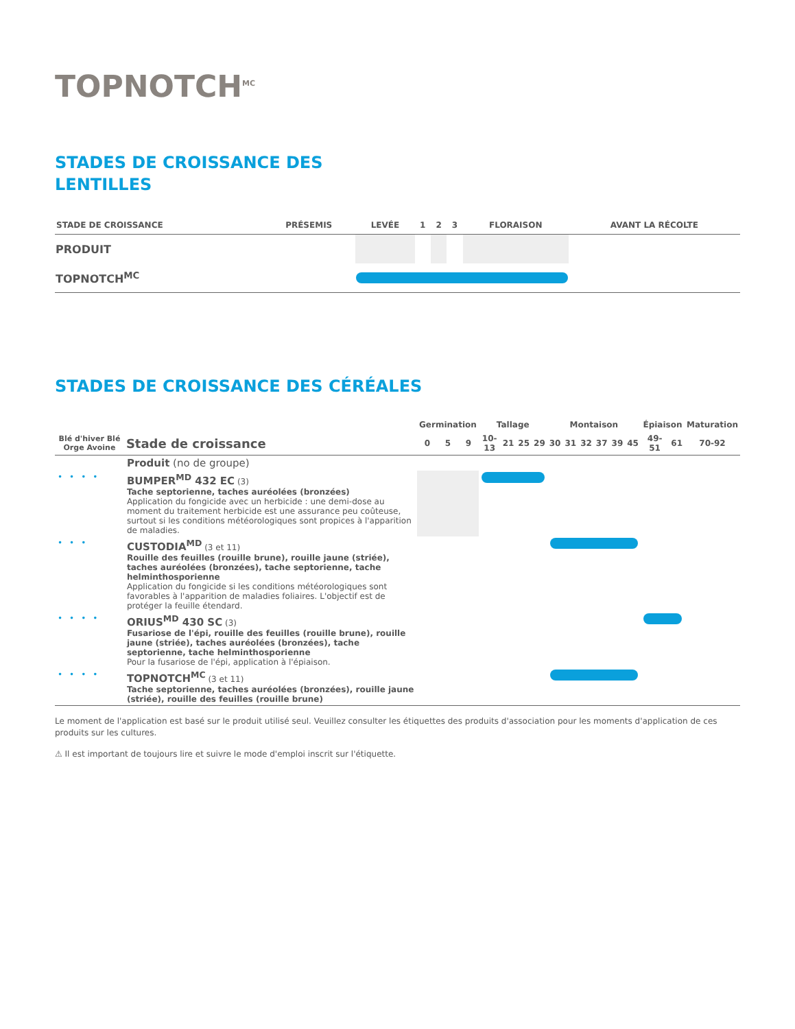TOPNOTCH<sup>MC</sup>
STADES DE CROISSANCE DES
LENTILLES
| STADE DE CROISSANCE | PRÉSEMIS | LEVÉE | 1 | 2 | 3 | FLORAISON | AVANT LA RÉCOLTE |
| --- | --- | --- | --- | --- | --- | --- | --- |
| PRODUIT | | | | | | | |
| TOPNOTCH<sup>MC</sup> | | | | | | | |
STADES DE CROISSANCE DES CÉRÉALES
| | | Germination | | | Tallage | | | | Montaison | | | | | | Épiaison | | Maturation |
| --- | --- | --- | --- | --- | --- | --- | --- | --- | --- | --- | --- | --- | --- | --- | --- | --- | --- |
| Blé d'hiver Blé Orge Avoine | Stade de croissance | 0 | 5 | 9 | 10-13 | 21 | 25 | 29 | 30 | 31 | 32 | 37 | 39 | 45 | 49-51 | 61 | 70-92 |
| | Produit (no de groupe) | | | | | | | | | | | | | | | | |
| •••• | BUMPER<sup>MD</sup> 432 EC (3) Tache septorienne, taches auréolées (bronzées) Application du fongicide avec un herbicide : une demi-dose au moment du traitement herbicide est une assurance peu coûteuse, surtout si les conditions météorologiques sont propices à l'apparition de maladies. | | | | | | | | | | | | | | | | |
| ••• | CUSTODIA<sup>MD</sup> (3 et 11) Rouille des feuilles (rouille brune), rouille jaune (striée), taches auréolées (bronzées), tache septorienne, tache helminthosporienne Application du fongicide si les conditions météorologiques sont favorables à l'apparition de maladies foliaires. L'objectif est de protéger la feuille étendard. | | | | | | | | | | | | | | | | |
| •••• | ORIUS<sup>MD</sup> 430 SC (3) Fusariose de l'épi, rouille des feuilles (rouille brune), rouille jaune (striée), taches auréolées (bronzées), tache septorienne, tache helminthosporienne Pour la fusariose de l'épi, application à l'épiaison. | | | | | | | | | | | | | | | | |
| •••• | TOPNOTCH<sup>MC</sup> (3 et 11) Tache septorienne, taches auréolées (bronzées), rouille jaune (striée), rouille des feuilles (rouille brune) | | | | | | | | | | | | | | | | |
Le moment de l'application est basé sur le produit utilisé seul. Veuillez consulter les étiquettes des produits d'association pour les moments d'application de ces produits sur les cultures.
⚠ Il est important de toujours lire et suivre le mode d'emploi inscrit sur l'étiquette.